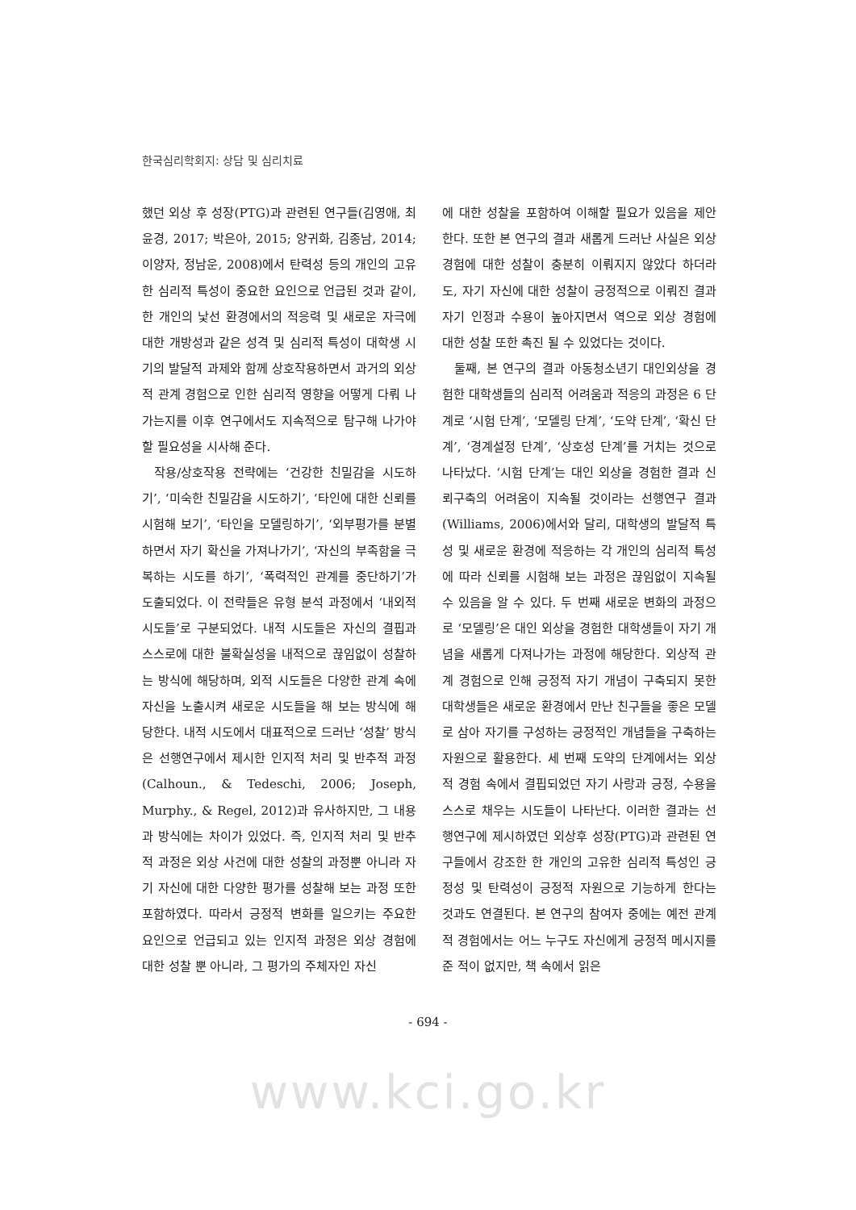한국심리학회지: 상담 및 심리치료
했던 외상 후 성장(PTG)과 관련된 연구들(김영애, 최윤경, 2017; 박은아, 2015; 양귀화, 김종남, 2014; 이양자, 정남운, 2008)에서 탄력성 등의 개인의 고유한 심리적 특성이 중요한 요인으로 언급된 것과 같이, 한 개인의 낯선 환경에서의 적응력 및 새로운 자극에 대한 개방성과 같은 성격 및 심리적 특성이 대학생 시기의 발달적 과제와 함께 상호작용하면서 과거의 외상적 관계 경험으로 인한 심리적 영향을 어떻게 다뤄 나가는지를 이후 연구에서도 지속적으로 탐구해 나가야 할 필요성을 시사해 준다.
작용/상호작용 전략에는 ‘건강한 친밀감을 시도하기’, ‘미숙한 친밀감을 시도하기’, ‘타인에 대한 신뢰를 시험해 보기’, ‘타인을 모델링하기’, ‘외부평가를 분별하면서 자기 확신을 가져나가기’, ‘자신의 부족함을 극복하는 시도를 하기’, ‘폭력적인 관계를 중단하기’가 도출되었다. 이 전략들은 유형 분석 과정에서 ‘내외적 시도들’로 구분되었다. 내적 시도들은 자신의 결핍과 스스로에 대한 불확실성을 내적으로 끊임없이 성찰하는 방식에 해당하며, 외적 시도들은 다양한 관계 속에 자신을 노출시켜 새로운 시도들을 해 보는 방식에 해당한다. 내적 시도에서 대표적으로 드러난 ‘성찰’ 방식은 선행연구에서 제시한 인지적 처리 및 반추적 과정(Calhoun., & Tedeschi, 2006; Joseph, Murphy., & Regel, 2012)과 유사하지만, 그 내용과 방식에는 차이가 있었다. 즉, 인지적 처리 및 반추적 과정은 외상 사건에 대한 성찰의 과정뿐 아니라 자기 자신에 대한 다양한 평가를 성찰해 보는 과정 또한 포함하였다. 따라서 긍정적 변화를 일으키는 주요한 요인으로 언급되고 있는 인지적 과정은 외상 경험에 대한 성찰 뿐 아니라, 그 평가의 주체자인 자신
에 대한 성찰을 포함하여 이해할 필요가 있음을 제안한다. 또한 본 연구의 결과 새롭게 드러난 사실은 외상 경험에 대한 성찰이 충분히 이뤄지지 않았다 하더라도, 자기 자신에 대한 성찰이 긍정적으로 이뤄진 결과 자기 인정과 수용이 높아지면서 역으로 외상 경험에 대한 성찰 또한 촉진 될 수 있었다는 것이다.
둘째, 본 연구의 결과 아동청소년기 대인외상을 경험한 대학생들의 심리적 어려움과 적응의 과정은 6 단계로 ‘시험 단계’, ‘모델링 단계’, ‘도약 단계’, ‘확신 단계’, ‘경계설정 단계’, ‘상호성 단계’를 거치는 것으로 나타났다. ‘시험 단계’는 대인 외상을 경험한 결과 신뢰구축의 어려움이 지속될 것이라는 선행연구 결과(Williams, 2006)에서와 달리, 대학생의 발달적 특성 및 새로운 환경에 적응하는 각 개인의 심리적 특성에 따라 신뢰를 시험해 보는 과정은 끊임없이 지속될 수 있음을 알 수 있다. 두 번째 새로운 변화의 과정으로 ‘모델링’은 대인 외상을 경험한 대학생들이 자기 개념을 새롭게 다져나가는 과정에 해당한다. 외상적 관계 경험으로 인해 긍정적 자기 개념이 구축되지 못한 대학생들은 새로운 환경에서 만난 친구들을 좋은 모델로 삼아 자기를 구성하는 긍정적인 개념들을 구축하는 자원으로 활용한다. 세 번째 도약의 단계에서는 외상적 경험 속에서 결핍되었던 자기 사랑과 긍정, 수용을 스스로 채우는 시도들이 나타난다. 이러한 결과는 선행연구에 제시하였던 외상후 성장(PTG)과 관련된 연구들에서 강조한 한 개인의 고유한 심리적 특성인 긍정성 및 탄력성이 긍정적 자원으로 기능하게 한다는 것과도 연결된다. 본 연구의 참여자 중에는 예전 관계적 경험에서는 어느 누구도 자신에게 긍정적 메시지를 준 적이 없지만, 책 속에서 읽은
- 694 -
www.kci.go.kr